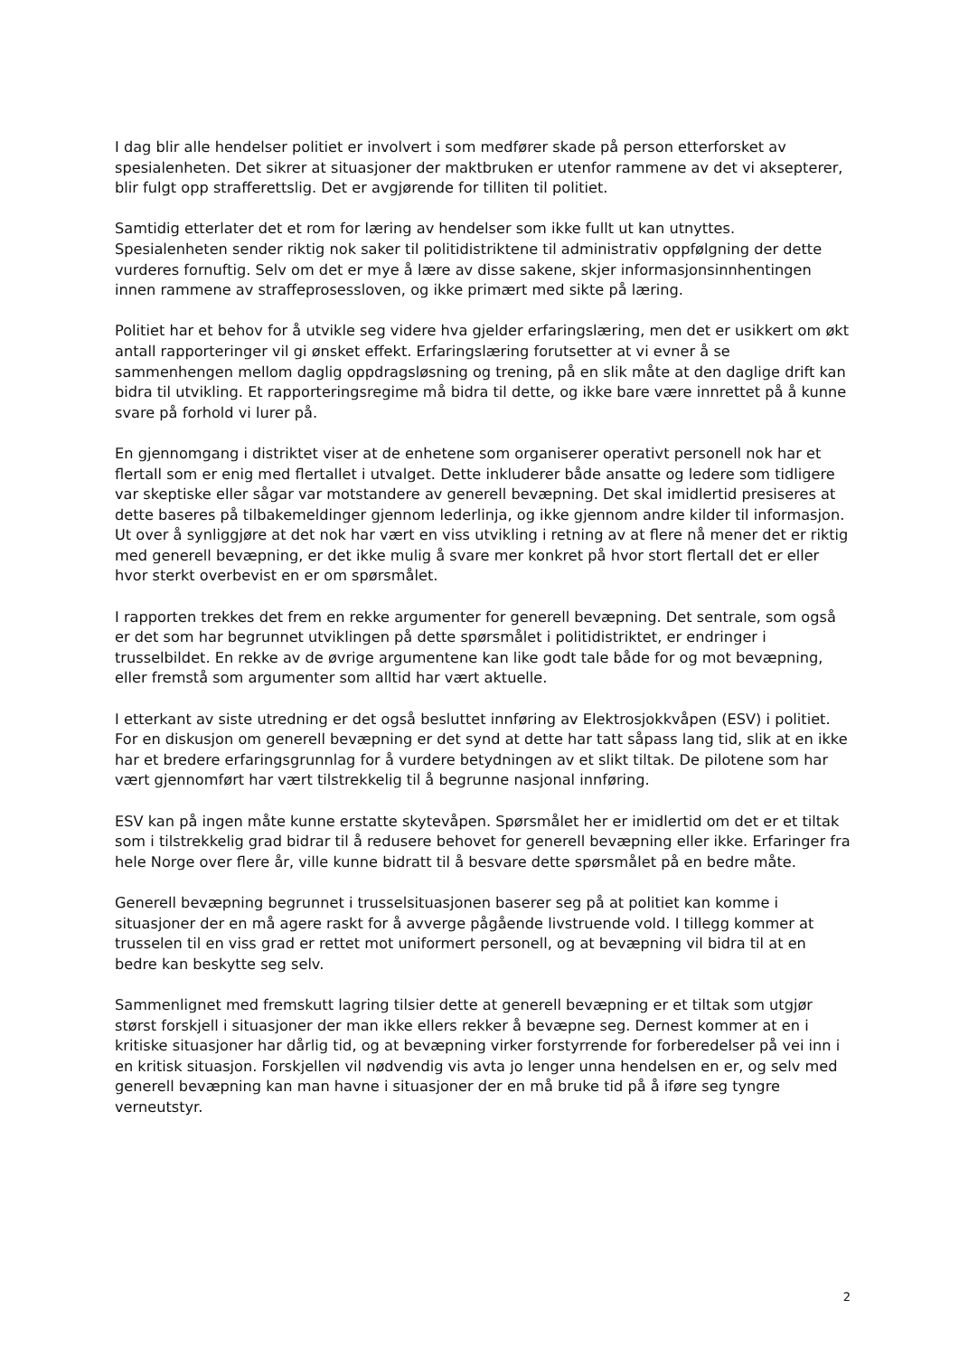I dag blir alle hendelser politiet er involvert i som medfører skade på person etterforsket av spesialenheten. Det sikrer at situasjoner der maktbruken er utenfor rammene av det vi aksepterer, blir fulgt opp strafferettslig. Det er avgjørende for tilliten til politiet.
Samtidig etterlater det et rom for læring av hendelser som ikke fullt ut kan utnyttes. Spesialenheten sender riktig nok saker til politidistriktene til administrativ oppfølgning der dette vurderes fornuftig. Selv om det er mye å lære av disse sakene, skjer informasjonsinnhentingen innen rammene av straffeprosessloven, og ikke primært med sikte på læring.
Politiet har et behov for å utvikle seg videre hva gjelder erfaringslæring, men det er usikkert om økt antall rapporteringer vil gi ønsket effekt. Erfaringslæring forutsetter at vi evner å se sammenhengen mellom daglig oppdragsløsning og trening, på en slik måte at den daglige drift kan bidra til utvikling. Et rapporteringsregime må bidra til dette, og ikke bare være innrettet på å kunne svare på forhold vi lurer på.
En gjennomgang i distriktet viser at de enhetene som organiserer operativt personell nok har et flertall som er enig med flertallet i utvalget. Dette inkluderer både ansatte og ledere som tidligere var skeptiske eller sågar var motstandere av generell bevæpning. Det skal imidlertid presiseres at dette baseres på tilbakemeldinger gjennom lederlinja, og ikke gjennom andre kilder til informasjon. Ut over å synliggjøre at det nok har vært en viss utvikling i retning av at flere nå mener det er riktig med generell bevæpning, er det ikke mulig å svare mer konkret på hvor stort flertall det er eller hvor sterkt overbevist en er om spørsmålet.
I rapporten trekkes det frem en rekke argumenter for generell bevæpning. Det sentrale, som også er det som har begrunnet utviklingen på dette spørsmålet i politidistriktet, er endringer i trusselbildet. En rekke av de øvrige argumentene kan like godt tale både for og mot bevæpning, eller fremstå som argumenter som alltid har vært aktuelle.
I etterkant av siste utredning er det også besluttet innføring av Elektrosjokkvåpen (ESV) i politiet. For en diskusjon om generell bevæpning er det synd at dette har tatt såpass lang tid, slik at en ikke har et bredere erfaringsgrunnlag for å vurdere betydningen av et slikt tiltak. De pilotene som har vært gjennomført har vært tilstrekkelig til å begrunne nasjonal innføring.
ESV kan på ingen måte kunne erstatte skytevåpen. Spørsmålet her er imidlertid om det er et tiltak som i tilstrekkelig grad bidrar til å redusere behovet for generell bevæpning eller ikke. Erfaringer fra hele Norge over flere år, ville kunne bidratt til å besvare dette spørsmålet på en bedre måte.
Generell bevæpning begrunnet i trusselsituasjonen baserer seg på at politiet kan komme i situasjoner der en må agere raskt for å avverge pågående livstruende vold. I tillegg kommer at trusselen til en viss grad er rettet mot uniformert personell, og at bevæpning vil bidra til at en bedre kan beskytte seg selv.
Sammenlignet med fremskutt lagring tilsier dette at generell bevæpning er et tiltak som utgjør størst forskjell i situasjoner der man ikke ellers rekker å bevæpne seg. Dernest kommer at en i kritiske situasjoner har dårlig tid, og at bevæpning virker forstyrrende for forberedelser på vei inn i en kritisk situasjon. Forskjellen vil nødvendig vis avta jo lenger unna hendelsen en er, og selv med generell bevæpning kan man havne i situasjoner der en må bruke tid på å iføre seg tyngre verneutstyr.
2